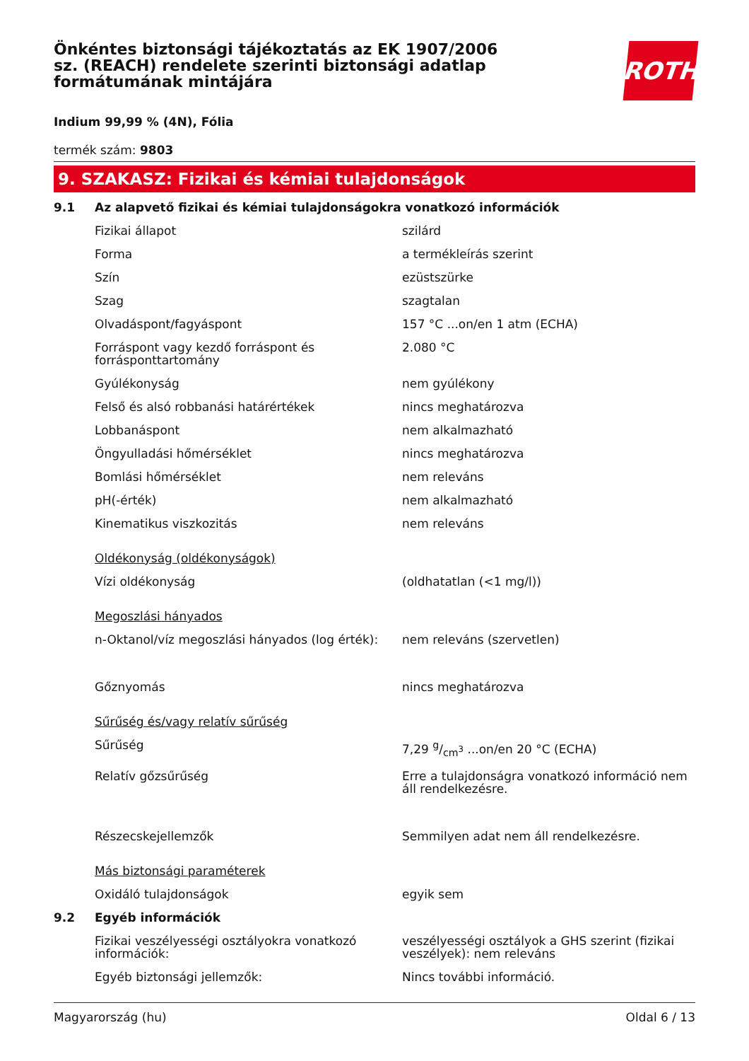Önkéntes biztonsági tájékoztatás az EK 1907/2006 sz. (REACH) rendelete szerinti biztonsági adatlap formátumának mintájára
ROTH
Indium 99,99 % (4N), Fólia
termék szám: 9803
9. SZAKASZ: Fizikai és kémiai tulajdonságok
| 9.1 | Az alapvető fizikai és kémiai tulajdonságokra vonatkozó információk | |
| | Fizikai állapot | szilárd |
| | Forma | a termékleírás szerint |
| | Szín | ezüstszürke |
| | Szag | szagtalan |
| | Olvadáspont/fagyáspont | 157 °C ...on/en 1 atm (ECHA) |
| | Forráspont vagy kezdő forráspont és forrásponttartomány | 2.080 °C |
| | Gyúlékonyság | nem gyúlékony |
| | Felső és alsó robbanási határértékek | nincs meghatározva |
| | Lobbanáspont | nem alkalmazható |
| | Öngyulladási hőmérséklet | nincs meghatározva |
| | Bomlási hőmérséklet | nem releváns |
| | pH(-érték) | nem alkalmazható |
| | Kinematikus viszkozitás | nem releváns |
| | Oldékonyság (oldékonyságok) | |
| | Vízi oldékonyság | (oldhatatlan (<1 mg/l)) |
| | Megoszlási hányados | |
| | n-Oktanol/víz megoszlási hányados (log érték): | nem releváns (szervetlen) |
| | Gőznyomás | nincs meghatározva |
| | Sűrűség és/vagy relatív sűrűség | |
| | Sűrűség | 7,29 g/cm<sup>3</sup> ...on/en 20 °C (ECHA) |
| | Relatív gőzsűrűség | Erre a tulajdonságra vonatkozó információ nem áll rendelkezésre. |
| | Részecskejellemzők | Semmilyen adat nem áll rendelkezésre. |
| | Más biztonsági paraméterek | |
| | Oxidáló tulajdonságok | egyik sem |
| 9.2 | Egyéb információk | |
| | Fizikai veszélyességi osztályokra vonatkozó információk: | veszélyességi osztályok a GHS szerint (fizikai veszélyek): nem releváns |
| | Egyéb biztonsági jellemzők: | Nincs további információ. |
Magyarország (hu) Oldal 6 / 13